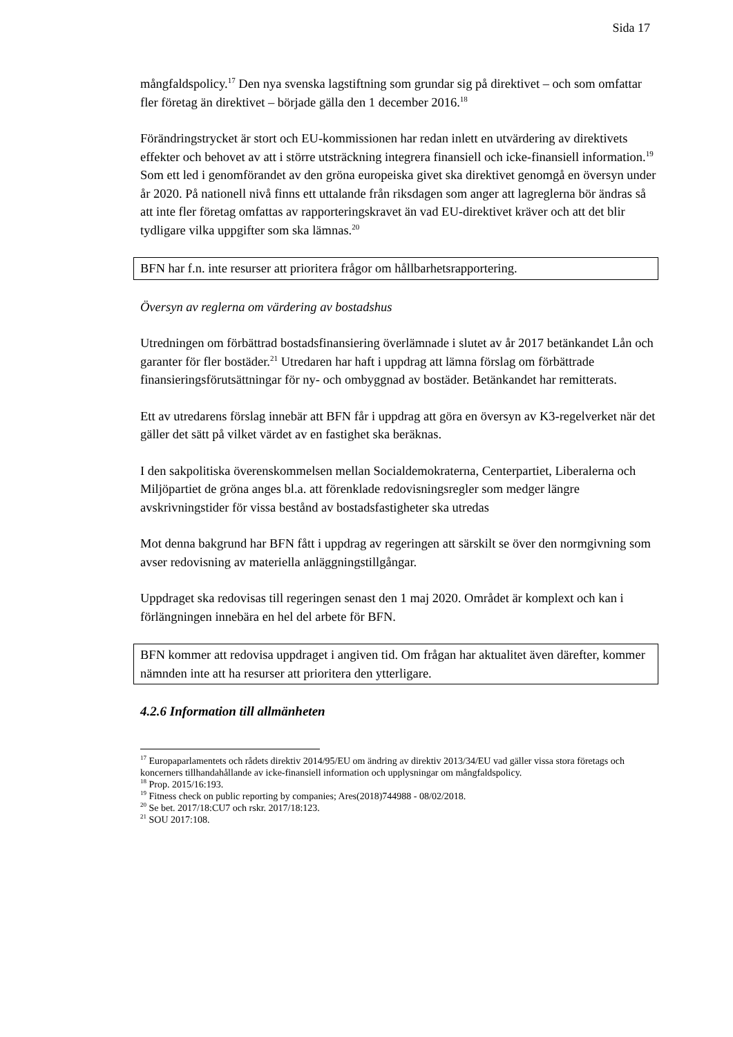Sida 17
mångfaldspolicy.<sup>17</sup> Den nya svenska lagstiftning som grundar sig på direktivet – och som omfattar fler företag än direktivet – började gälla den 1 december 2016.<sup>18</sup>
Förändringstrycket är stort och EU-kommissionen har redan inlett en utvärdering av direktivets effekter och behovet av att i större utsträckning integrera finansiell och icke-finansiell information.<sup>19</sup> Som ett led i genomförandet av den gröna europeiska givet ska direktivet genomgå en översyn under år 2020. På nationell nivå finns ett uttalande från riksdagen som anger att lagreglerna bör ändras så att inte fler företag omfattas av rapporteringskravet än vad EU-direktivet kräver och att det blir tydligare vilka uppgifter som ska lämnas.<sup>20</sup>
BFN har f.n. inte resurser att prioritera frågor om hållbarhetsrapportering.
Översyn av reglerna om värdering av bostadshus
Utredningen om förbättrad bostadsfinansiering överlämnade i slutet av år 2017 betänkandet Lån och garanter för fler bostäder.<sup>21</sup> Utredaren har haft i uppdrag att lämna förslag om förbättrade finansieringsförutsättningar för ny- och ombyggnad av bostäder. Betänkandet har remitterats.
Ett av utredarens förslag innebär att BFN får i uppdrag att göra en översyn av K3-regelverket när det gäller det sätt på vilket värdet av en fastighet ska beräknas.
I den sakpolitiska överenskommelsen mellan Socialdemokraterna, Centerpartiet, Liberalerna och Miljöpartiet de gröna anges bl.a. att förenklade redovisningsregler som medger längre avskrivningstider för vissa bestånd av bostadsfastigheter ska utredas
Mot denna bakgrund har BFN fått i uppdrag av regeringen att särskilt se över den normgivning som avser redovisning av materiella anläggningstillgångar.
Uppdraget ska redovisas till regeringen senast den 1 maj 2020. Området är komplext och kan i förlängningen innebära en hel del arbete för BFN.
BFN kommer att redovisa uppdraget i angiven tid. Om frågan har aktualitet även därefter, kommer nämnden inte att ha resurser att prioritera den ytterligare.
4.2.6 Information till allmänheten
<sup>17</sup> Europaparlamentets och rådets direktiv 2014/95/EU om ändring av direktiv 2013/34/EU vad gäller vissa stora företags och koncerners tillhandahållande av icke-finansiell information och upplysningar om mångfaldspolicy.
<sup>18</sup> Prop. 2015/16:193.
<sup>19</sup> Fitness check on public reporting by companies; Ares(2018)744988 - 08/02/2018.
<sup>20</sup> Se bet. 2017/18:CU7 och rskr. 2017/18:123.
<sup>21</sup> SOU 2017:108.